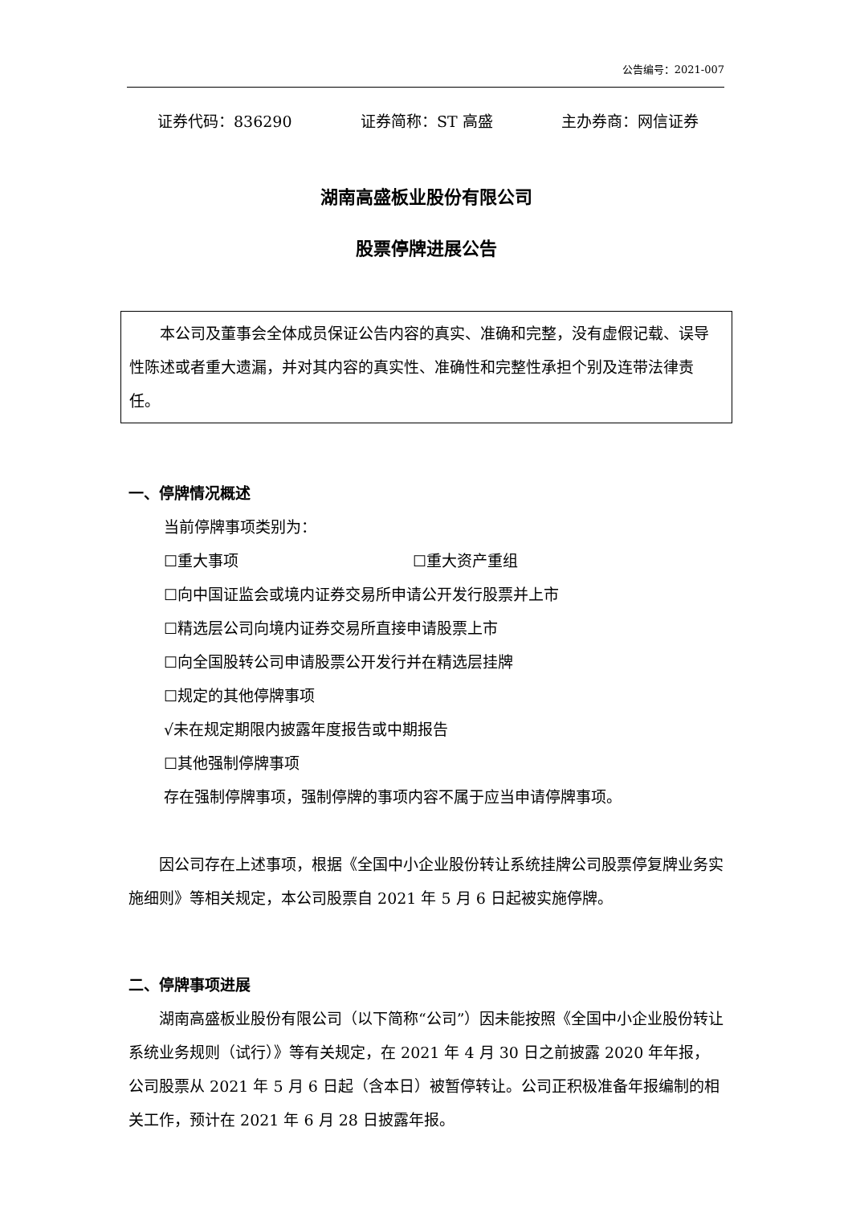公告编号：2021-007
证券代码：836290 证券简称：ST 高盛 主办券商：网信证券
湖南高盛板业股份有限公司
股票停牌进展公告
本公司及董事会全体成员保证公告内容的真实、准确和完整，没有虚假记载、误导性陈述或者重大遗漏，并对其内容的真实性、准确性和完整性承担个别及连带法律责任。
一、停牌情况概述
当前停牌事项类别为：
☐重大事项 ☐重大资产重组
☐向中国证监会或境内证券交易所申请公开发行股票并上市
☐精选层公司向境内证券交易所直接申请股票上市
☐向全国股转公司申请股票公开发行并在精选层挂牌
☐规定的其他停牌事项
√未在规定期限内披露年度报告或中期报告
☐其他强制停牌事项
存在强制停牌事项，强制停牌的事项内容不属于应当申请停牌事项。
因公司存在上述事项，根据《全国中小企业股份转让系统挂牌公司股票停复牌业务实施细则》等相关规定，本公司股票自 2021 年 5 月 6 日起被实施停牌。
二、停牌事项进展
湖南高盛板业股份有限公司（以下简称“公司”）因未能按照《全国中小企业股份转让系统业务规则（试行）》等有关规定，在 2021 年 4 月 30 日之前披露 2020 年年报，公司股票从 2021 年 5 月 6 日起（含本日）被暂停转让。公司正积极准备年报编制的相关工作，预计在 2021 年 6 月 28 日披露年报。